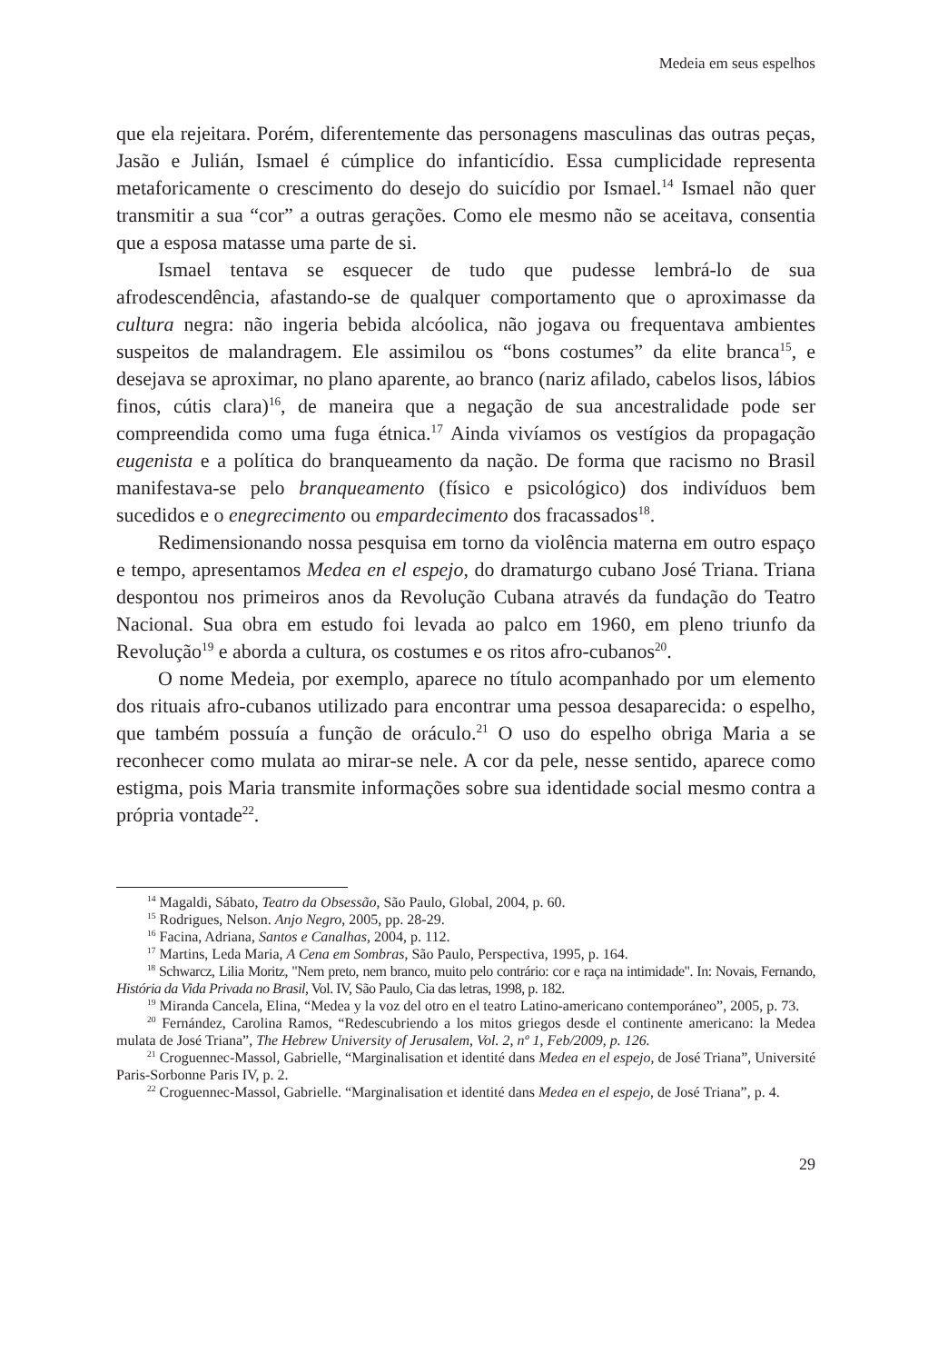Medeia em seus espelhos
que ela rejeitara. Porém, diferentemente das personagens masculinas das outras peças, Jasão e Julián, Ismael é cúmplice do infanticídio. Essa cumplicidade representa metaforicamente o crescimento do desejo do suicídio por Ismael.<sup>14</sup> Ismael não quer transmitir a sua “cor” a outras gerações. Como ele mesmo não se aceitava, consentia que a esposa matasse uma parte de si.
Ismael tentava se esquecer de tudo que pudesse lembrá-lo de sua afrodescendência, afastando-se de qualquer comportamento que o aproximasse da cultura negra: não ingeria bebida alcóolica, não jogava ou frequentava ambientes suspeitos de malandragem. Ele assimilou os “bons costumes” da elite branca<sup>15</sup>, e desejava se aproximar, no plano aparente, ao branco (nariz afilado, cabelos lisos, lábios finos, cútis clara)<sup>16</sup>, de maneira que a negação de sua ancestralidade pode ser compreendida como uma fuga étnica.<sup>17</sup> Ainda vivíamos os vestígios da propagação eugenista e a política do branqueamento da nação. De forma que racismo no Brasil manifestava-se pelo branqueamento (físico e psicológico) dos indivíduos bem sucedidos e o enegrecimento ou empardecimento dos fracassados<sup>18</sup>.
Redimensionando nossa pesquisa em torno da violência materna em outro espaço e tempo, apresentamos Medea en el espejo, do dramaturgo cubano José Triana. Triana despontou nos primeiros anos da Revolução Cubana através da fundação do Teatro Nacional. Sua obra em estudo foi levada ao palco em 1960, em pleno triunfo da Revolução<sup>19</sup> e aborda a cultura, os costumes e os ritos afro-cubanos<sup>20</sup>.
O nome Medeia, por exemplo, aparece no título acompanhado por um elemento dos rituais afro-cubanos utilizado para encontrar uma pessoa desaparecida: o espelho, que também possuía a função de oráculo.<sup>21</sup> O uso do espelho obriga Maria a se reconhecer como mulata ao mirar-se nele. A cor da pele, nesse sentido, aparece como estigma, pois Maria transmite informações sobre sua identidade social mesmo contra a própria vontade<sup>22</sup>.
<sup>14</sup> Magaldi, Sábato, Teatro da Obsessão, São Paulo, Global, 2004, p. 60.
<sup>15</sup> Rodrigues, Nelson. Anjo Negro, 2005, pp. 28-29.
<sup>16</sup> Facina, Adriana, Santos e Canalhas, 2004, p. 112.
<sup>17</sup> Martins, Leda Maria, A Cena em Sombras, São Paulo, Perspectiva, 1995, p. 164.
<sup>18</sup> Schwarcz, Lilia Moritz, "Nem preto, nem branco, muito pelo contrário: cor e raça na intimidade". In: Novais, Fernando, História da Vida Privada no Brasil, Vol. IV, São Paulo, Cia das letras, 1998, p. 182.
<sup>19</sup> Miranda Cancela, Elina, “Medea y la voz del otro en el teatro Latino-americano contemporáneo”, 2005, p. 73.
<sup>20</sup> Fernández, Carolina Ramos, “Redescubriendo a los mitos griegos desde el continente americano: la Medea mulata de José Triana”, The Hebrew University of Jerusalem, Vol. 2, nº 1, Feb/2009, p. 126.
<sup>21</sup> Croguennec-Massol, Gabrielle, “Marginalisation et identité dans Medea en el espejo, de José Triana”, Université Paris-Sorbonne Paris IV, p. 2.
<sup>22</sup> Croguennec-Massol, Gabrielle. “Marginalisation et identité dans Medea en el espejo, de José Triana”, p. 4.
29